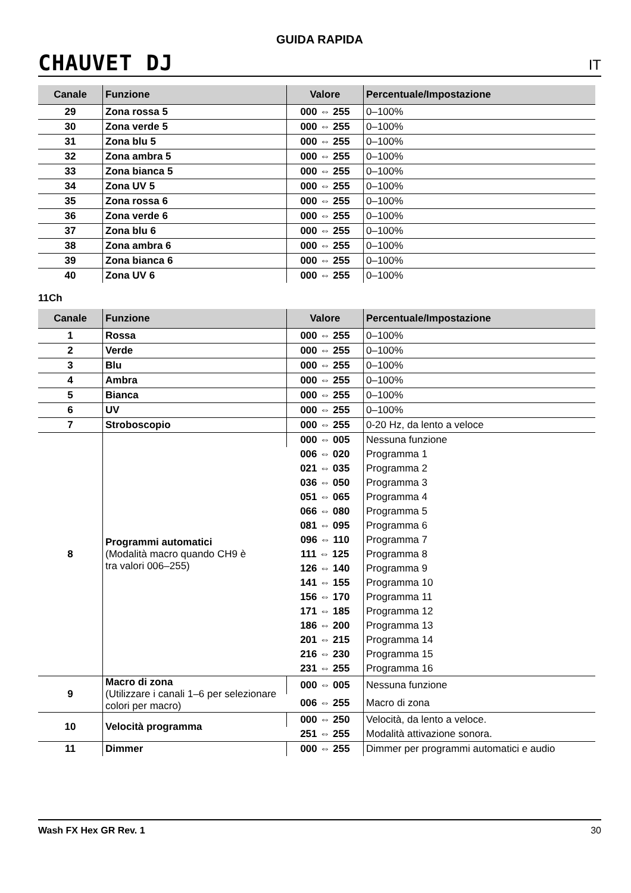GUIDA RAPIDA
CHAUVET DJ IT
| Canale | Funzione | Valore | Percentuale/Impostazione |
| --- | --- | --- | --- |
| 29 | Zona rossa 5 | 000 ⇔ 255 | 0–100% |
| 30 | Zona verde 5 | 000 ⇔ 255 | 0–100% |
| 31 | Zona blu 5 | 000 ⇔ 255 | 0–100% |
| 32 | Zona ambra 5 | 000 ⇔ 255 | 0–100% |
| 33 | Zona bianca 5 | 000 ⇔ 255 | 0–100% |
| 34 | Zona UV 5 | 000 ⇔ 255 | 0–100% |
| 35 | Zona rossa 6 | 000 ⇔ 255 | 0–100% |
| 36 | Zona verde 6 | 000 ⇔ 255 | 0–100% |
| 37 | Zona blu 6 | 000 ⇔ 255 | 0–100% |
| 38 | Zona ambra 6 | 000 ⇔ 255 | 0–100% |
| 39 | Zona bianca 6 | 000 ⇔ 255 | 0–100% |
| 40 | Zona UV 6 | 000 ⇔ 255 | 0–100% |
11Ch
| Canale | Funzione | Valore | Percentuale/Impostazione |
| --- | --- | --- | --- |
| 1 | Rossa | 000 ⇔ 255 | 0–100% |
| 2 | Verde | 000 ⇔ 255 | 0–100% |
| 3 | Blu | 000 ⇔ 255 | 0–100% |
| 4 | Ambra | 000 ⇔ 255 | 0–100% |
| 5 | Bianca | 000 ⇔ 255 | 0–100% |
| 6 | UV | 000 ⇔ 255 | 0–100% |
| 7 | Stroboscopio | 000 ⇔ 255 | 0-20 Hz, da lento a veloce |
| 8 | Programmi automatici (Modalità macro quando CH9 è tra valori 006–255) | 000 ⇔ 005 | Nessuna funzione |
| | | 006 ⇔ 020 | Programma 1 |
| | | 021 ⇔ 035 | Programma 2 |
| | | 036 ⇔ 050 | Programma 3 |
| | | 051 ⇔ 065 | Programma 4 |
| | | 066 ⇔ 080 | Programma 5 |
| | | 081 ⇔ 095 | Programma 6 |
| | | 096 ⇔ 110 | Programma 7 |
| | | 111 ⇔ 125 | Programma 8 |
| | | 126 ⇔ 140 | Programma 9 |
| | | 141 ⇔ 155 | Programma 10 |
| | | 156 ⇔ 170 | Programma 11 |
| | | 171 ⇔ 185 | Programma 12 |
| | | 186 ⇔ 200 | Programma 13 |
| | | 201 ⇔ 215 | Programma 14 |
| | | 216 ⇔ 230 | Programma 15 |
| | | 231 ⇔ 255 | Programma 16 |
| 9 | Macro di zona (Utilizzare i canali 1–6 per selezionare colori per macro) | 000 ⇔ 005 | Nessuna funzione |
| | | 006 ⇔ 255 | Macro di zona |
| 10 | Velocità programma | 000 ⇔ 250 | Velocità, da lento a veloce. |
| | | 251 ⇔ 255 | Modalità attivazione sonora. |
| 11 | Dimmer | 000 ⇔ 255 | Dimmer per programmi automatici e audio |
Wash FX Hex GR Rev. 1 30